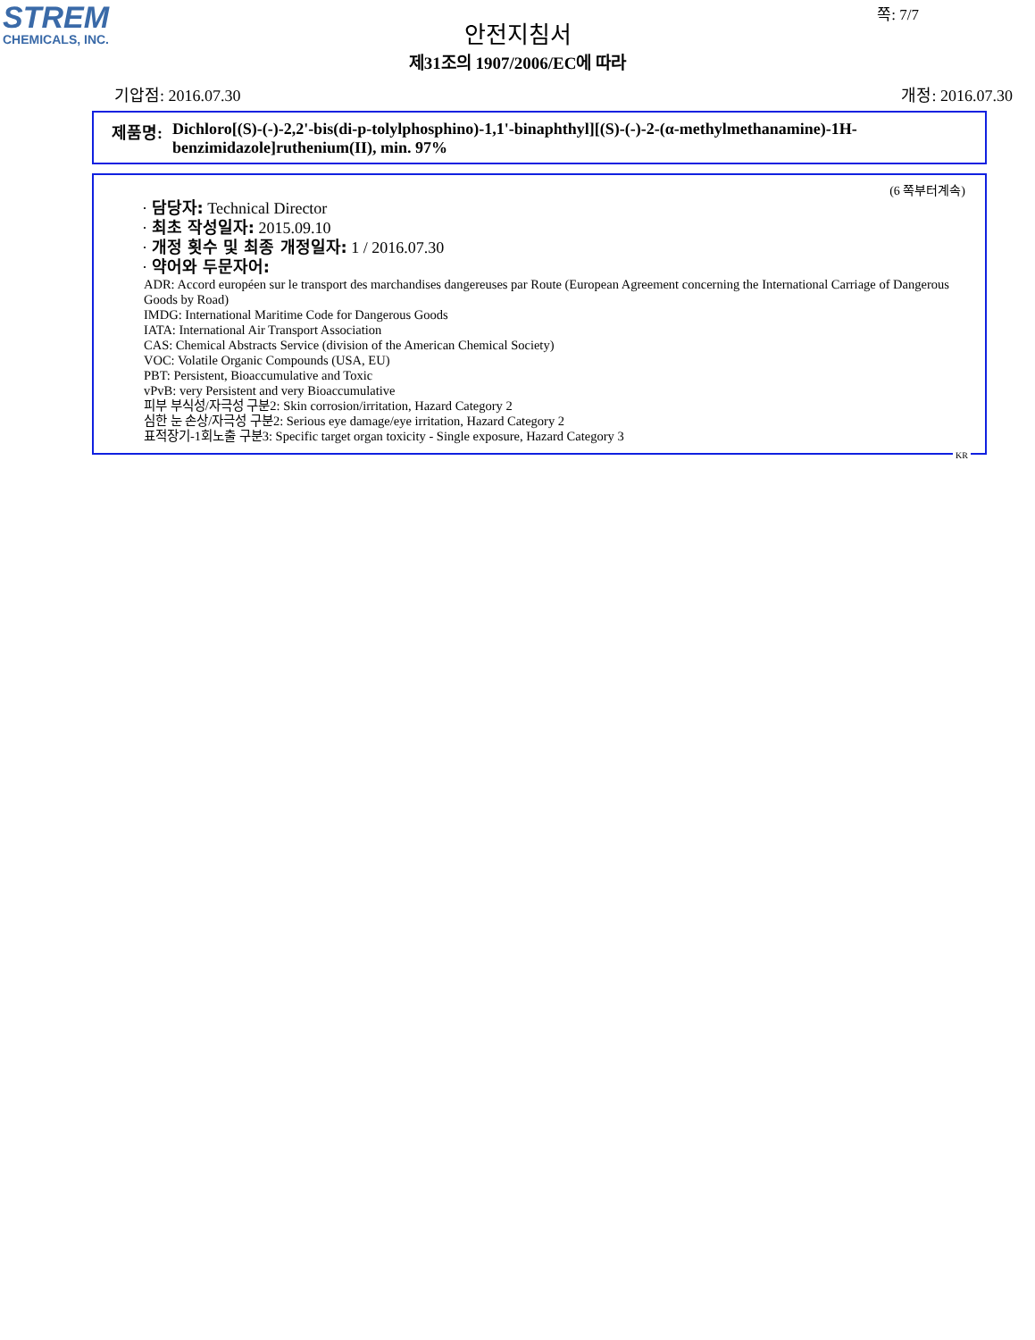STREM
CHEMICALS, INC.
쪽: 7/7
안전지침서
제31조의 1907/2006/EC에 따라
기압점: 2016.07.30 개정: 2016.07.30
제품명: Dichloro[(S)-(-)-2,2'-bis(di-p-tolylphosphino)-1,1'-binaphthyl][(S)-(-)-2-(α-methylmethanamine)-1H-benzimidazole]ruthenium(II), min. 97%
(6 쪽부터계속)
· 담당자: Technical Director
· 최초 작성일자: 2015.09.10
· 개정 횟수 및 최종 개정일자: 1 / 2016.07.30
· 약어와 두문자어:
ADR: Accord européen sur le transport des marchandises dangereuses par Route (European Agreement concerning the International Carriage of Dangerous Goods by Road)
IMDG: International Maritime Code for Dangerous Goods
IATA: International Air Transport Association
CAS: Chemical Abstracts Service (division of the American Chemical Society)
VOC: Volatile Organic Compounds (USA, EU)
PBT: Persistent, Bioaccumulative and Toxic
vPvB: very Persistent and very Bioaccumulative
피부 부식성/자극성 구분2: Skin corrosion/irritation, Hazard Category 2
심한 눈 손상/자극성 구분2: Serious eye damage/eye irritation, Hazard Category 2
표적장기-1회노출 구분3: Specific target organ toxicity - Single exposure, Hazard Category 3
KR